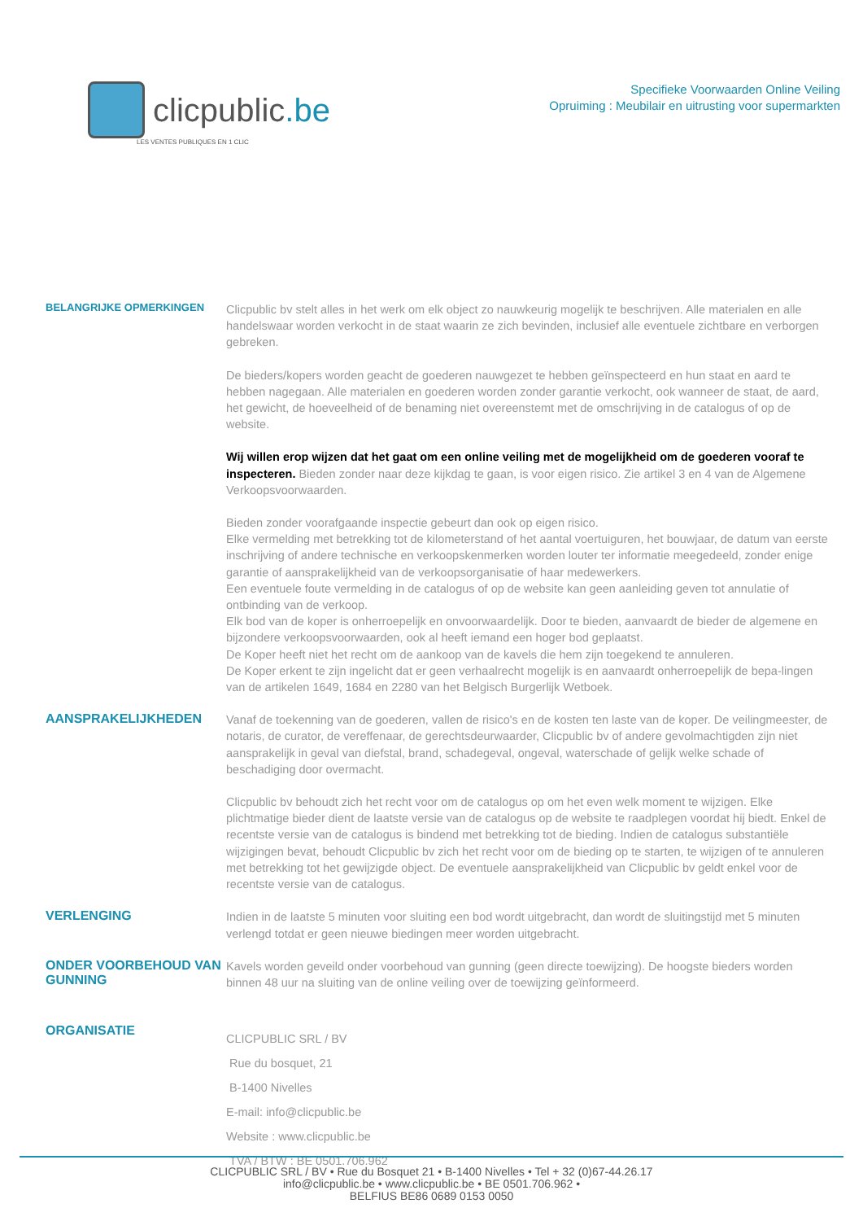clicpublic.be
LES VENTES PUBLIQUES EN 1 CLIC
Specifieke Voorwaarden Online Veiling
Opruiming : Meubilair en uitrusting voor supermarkten
BELANGRIJKE OPMERKINGEN
Clicpublic bv stelt alles in het werk om elk object zo nauwkeurig mogelijk te beschrijven. Alle materialen en alle handelswaar worden verkocht in de staat waarin ze zich bevinden, inclusief alle eventuele zichtbare en verborgen gebreken.
De bieders/kopers worden geacht de goederen nauwgezet te hebben geïnspecteerd en hun staat en aard te hebben nagegaan. Alle materialen en goederen worden zonder garantie verkocht, ook wanneer de staat, de aard, het gewicht, de hoeveelheid of de benaming niet overeenstemt met de omschrijving in de catalogus of op de website.
Wij willen erop wijzen dat het gaat om een online veiling met de mogelijkheid om de goederen vooraf te inspecteren. Bieden zonder naar deze kijkdag te gaan, is voor eigen risico. Zie artikel 3 en 4 van de Algemene Verkoopsvoorwaarden.
Bieden zonder voorafgaande inspectie gebeurt dan ook op eigen risico.
Elke vermelding met betrekking tot de kilometerstand of het aantal voertuiguren, het bouwjaar, de datum van eerste inschrijving of andere technische en verkoopskenmerken worden louter ter informatie meegedeeld, zonder enige garantie of aansprakelijkheid van de verkoopsorganisatie of haar medewerkers.
Een eventuele foute vermelding in de catalogus of op de website kan geen aanleiding geven tot annulatie of ontbinding van de verkoop.
Elk bod van de koper is onherroepelijk en onvoorwaardelijk. Door te bieden, aanvaardt de bieder de algemene en bijzondere verkoopsvoorwaarden, ook al heeft iemand een hoger bod geplaatst.
De Koper heeft niet het recht om de aankoop van de kavels die hem zijn toegekend te annuleren.
De Koper erkent te zijn ingelicht dat er geen verhaalrecht mogelijk is en aanvaardt onherroepelijk de bepa-lingen van de artikelen 1649, 1684 en 2280 van het Belgisch Burgerlijk Wetboek.
AANSPRAKELIJKHEDEN
Vanaf de toekenning van de goederen, vallen de risico's en de kosten ten laste van de koper. De veilingmeester, de notaris, de curator, de vereffenaar, de gerechtsdeurwaarder, Clicpublic bv of andere gevolmachtigden zijn niet aansprakelijk in geval van diefstal, brand, schadegeval, ongeval, waterschade of gelijk welke schade of beschadiging door overmacht.
Clicpublic bv behoudt zich het recht voor om de catalogus op om het even welk moment te wijzigen. Elke plichtmatige bieder dient de laatste versie van de catalogus op de website te raadplegen voordat hij biedt. Enkel de recentste versie van de catalogus is bindend met betrekking tot de bieding. Indien de catalogus substantiële wijzigingen bevat, behoudt Clicpublic bv zich het recht voor om de bieding op te starten, te wijzigen of te annuleren met betrekking tot het gewijzigde object. De eventuele aansprakelijkheid van Clicpublic bv geldt enkel voor de recentste versie van de catalogus.
VERLENGING
Indien in de laatste 5 minuten voor sluiting een bod wordt uitgebracht, dan wordt de sluitingstijd met 5 minuten verlengd totdat er geen nieuwe biedingen meer worden uitgebracht.
ONDER VOORBEHOUD VAN GUNNING
Kavels worden geveild onder voorbehoud van gunning (geen directe toewijzing). De hoogste bieders worden binnen 48 uur na sluiting van de online veiling over de toewijzing geïnformeerd.
ORGANISATIE
CLICPUBLIC SRL / BV
Rue du bosquet, 21
B-1400 Nivelles
E-mail: info@clicpublic.be
Website : www.clicpublic.be
TVA / BTW : BE 0501.706.962
CLICPUBLIC SRL / BV • Rue du Bosquet 21 • B-1400 Nivelles • Tel + 32 (0)67-44.26.17
info@clicpublic.be • www.clicpublic.be • BE 0501.706.962 •
BELFIUS BE86 0689 0153 0050